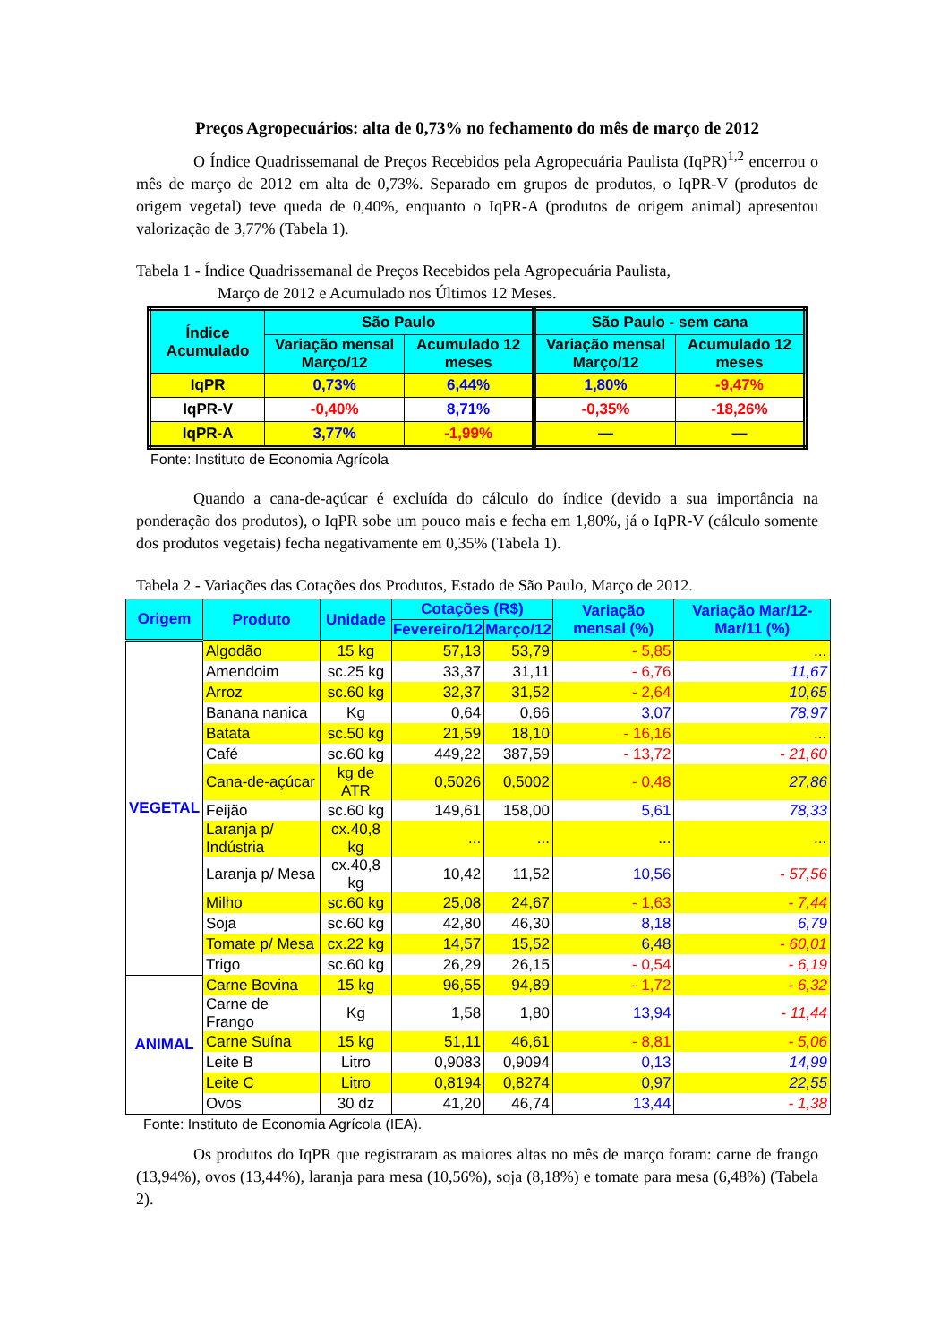Preços Agropecuários: alta de 0,73% no fechamento do mês de março de 2012
O Índice Quadrissemanal de Preços Recebidos pela Agropecuária Paulista (IqPR)<sup>1,2</sup> encerrou o mês de março de 2012 em alta de 0,73%. Separado em grupos de produtos, o IqPR-V (produtos de origem vegetal) teve queda de 0,40%, enquanto o IqPR-A (produtos de origem animal) apresentou valorização de 3,77% (Tabela 1).
Tabela 1 - Índice Quadrissemanal de Preços Recebidos pela Agropecuária Paulista,
Março de 2012 e Acumulado nos Últimos 12 Meses.
| Índice Acumulado | São Paulo | | São Paulo - sem cana | |
| --- | --- | --- | --- | --- |
| | Variação mensal Março/12 | Acumulado 12 meses | Variação mensal Março/12 | Acumulado 12 meses |
| IqPR | 0,73% | 6,44% | 1,80% | -9,47% |
| IqPR-V | -0,40% | 8,71% | -0,35% | -18,26% |
| IqPR-A | 3,77% | -1,99% | — | — |
Fonte: Instituto de Economia Agrícola
Quando a cana-de-açúcar é excluída do cálculo do índice (devido a sua importância na ponderação dos produtos), o IqPR sobe um pouco mais e fecha em 1,80%, já o IqPR-V (cálculo somente dos produtos vegetais) fecha negativamente em 0,35% (Tabela 1).
Tabela 2 - Variações das Cotações dos Produtos, Estado de São Paulo, Março de 2012.
| Origem | Produto | Unidade | Cotações (R$) | | Variação mensal (%) | Variação Mar/12- Mar/11 (%) |
| --- | --- | --- | --- | --- | --- | --- |
| | | | Fevereiro/12 | Março/12 | | |
| VEGETAL | Algodão | 15 kg | 57,13 | 53,79 | - 5,85 | ... |
| | Amendoim | sc.25 kg | 33,37 | 31,11 | - 6,76 | 11,67 |
| | Arroz | sc.60 kg | 32,37 | 31,52 | - 2,64 | 10,65 |
| | Banana nanica | Kg | 0,64 | 0,66 | 3,07 | 78,97 |
| | Batata | sc.50 kg | 21,59 | 18,10 | - 16,16 | ... |
| | Café | sc.60 kg | 449,22 | 387,59 | - 13,72 | - 21,60 |
| | Cana-de-açúcar | kg de ATR | 0,5026 | 0,5002 | - 0,48 | 27,86 |
| | Feijão | sc.60 kg | 149,61 | 158,00 | 5,61 | 78,33 |
| | Laranja p/ Indústria | cx.40,8 kg | ... | ... | ... | ... |
| | Laranja p/ Mesa | cx.40,8 kg | 10,42 | 11,52 | 10,56 | - 57,56 |
| | Milho | sc.60 kg | 25,08 | 24,67 | - 1,63 | - 7,44 |
| | Soja | sc.60 kg | 42,80 | 46,30 | 8,18 | 6,79 |
| | Tomate p/ Mesa | cx.22 kg | 14,57 | 15,52 | 6,48 | - 60,01 |
| | Trigo | sc.60 kg | 26,29 | 26,15 | - 0,54 | - 6,19 |
| ANIMAL | Carne Bovina | 15 kg | 96,55 | 94,89 | - 1,72 | - 6,32 |
| | Carne de Frango | Kg | 1,58 | 1,80 | 13,94 | - 11,44 |
| | Carne Suína | 15 kg | 51,11 | 46,61 | - 8,81 | - 5,06 |
| | Leite B | Litro | 0,9083 | 0,9094 | 0,13 | 14,99 |
| | Leite C | Litro | 0,8194 | 0,8274 | 0,97 | 22,55 |
| | Ovos | 30 dz | 41,20 | 46,74 | 13,44 | - 1,38 |
Fonte: Instituto de Economia Agrícola (IEA).
Os produtos do IqPR que registraram as maiores altas no mês de março foram: carne de frango (13,94%), ovos (13,44%), laranja para mesa (10,56%), soja (8,18%) e tomate para mesa (6,48%) (Tabela 2).